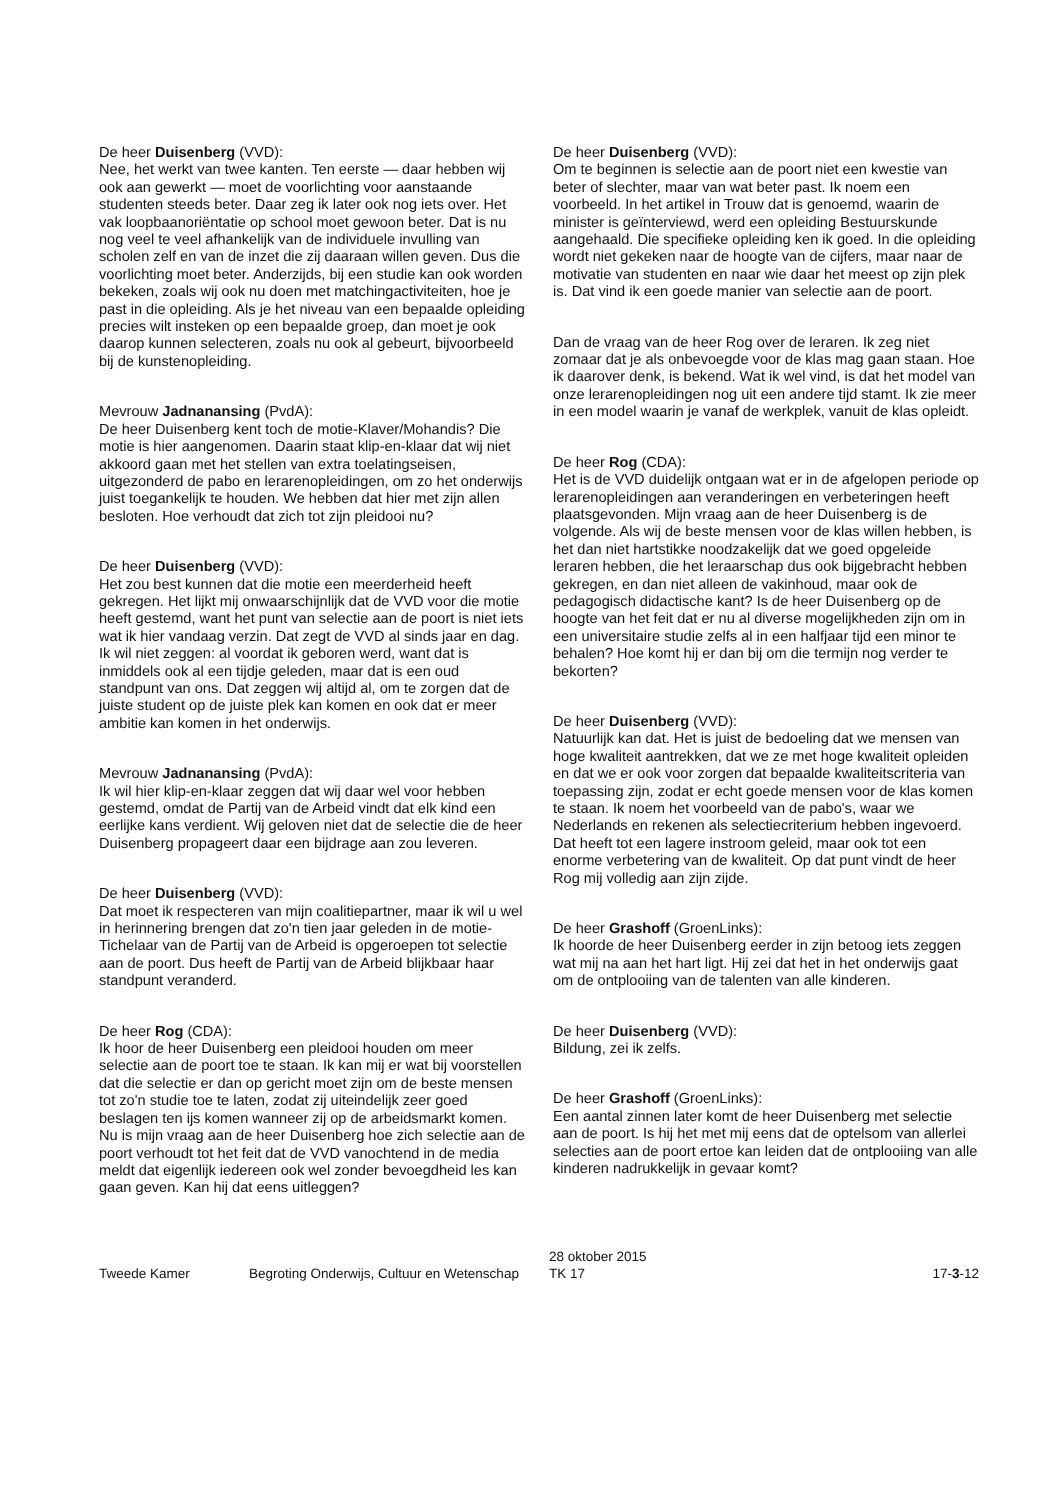De heer Duisenberg (VVD):
Nee, het werkt van twee kanten. Ten eerste — daar hebben wij ook aan gewerkt — moet de voorlichting voor aanstaande studenten steeds beter. Daar zeg ik later ook nog iets over. Het vak loopbaanoriëntatie op school moet gewoon beter. Dat is nu nog veel te veel afhankelijk van de individuele invulling van scholen zelf en van de inzet die zij daaraan willen geven. Dus die voorlichting moet beter. Anderzijds, bij een studie kan ook worden bekeken, zoals wij ook nu doen met matchingactiviteiten, hoe je past in die opleiding. Als je het niveau van een bepaalde opleiding precies wilt insteken op een bepaalde groep, dan moet je ook daarop kunnen selecteren, zoals nu ook al gebeurt, bijvoorbeeld bij de kunstenopleiding.
Mevrouw Jadnanansing (PvdA):
De heer Duisenberg kent toch de motie-Klaver/Mohandis? Die motie is hier aangenomen. Daarin staat klip-en-klaar dat wij niet akkoord gaan met het stellen van extra toelatingseisen, uitgezonderd de pabo en lerarenopleidingen, om zo het onderwijs juist toegankelijk te houden. We hebben dat hier met zijn allen besloten. Hoe verhoudt dat zich tot zijn pleidooi nu?
De heer Duisenberg (VVD):
Het zou best kunnen dat die motie een meerderheid heeft gekregen. Het lijkt mij onwaarschijnlijk dat de VVD voor die motie heeft gestemd, want het punt van selectie aan de poort is niet iets wat ik hier vandaag verzin. Dat zegt de VVD al sinds jaar en dag. Ik wil niet zeggen: al voordat ik geboren werd, want dat is inmiddels ook al een tijdje geleden, maar dat is een oud standpunt van ons. Dat zeggen wij altijd al, om te zorgen dat de juiste student op de juiste plek kan komen en ook dat er meer ambitie kan komen in het onderwijs.
Mevrouw Jadnanansing (PvdA):
Ik wil hier klip-en-klaar zeggen dat wij daar wel voor hebben gestemd, omdat de Partij van de Arbeid vindt dat elk kind een eerlijke kans verdient. Wij geloven niet dat de selectie die de heer Duisenberg propageert daar een bijdrage aan zou leveren.
De heer Duisenberg (VVD):
Dat moet ik respecteren van mijn coalitiepartner, maar ik wil u wel in herinnering brengen dat zo'n tien jaar geleden in de motie-Tichelaar van de Partij van de Arbeid is opgeroepen tot selectie aan de poort. Dus heeft de Partij van de Arbeid blijkbaar haar standpunt veranderd.
De heer Rog (CDA):
Ik hoor de heer Duisenberg een pleidooi houden om meer selectie aan de poort toe te staan. Ik kan mij er wat bij voorstellen dat die selectie er dan op gericht moet zijn om de beste mensen tot zo'n studie toe te laten, zodat zij uiteindelijk zeer goed beslagen ten ijs komen wanneer zij op de arbeidsmarkt komen. Nu is mijn vraag aan de heer Duisenberg hoe zich selectie aan de poort verhoudt tot het feit dat de VVD vanochtend in de media meldt dat eigenlijk iedereen ook wel zonder bevoegdheid les kan gaan geven. Kan hij dat eens uitleggen?
De heer Duisenberg (VVD):
Om te beginnen is selectie aan de poort niet een kwestie van beter of slechter, maar van wat beter past. Ik noem een voorbeeld. In het artikel in Trouw dat is genoemd, waarin de minister is geïnterviewd, werd een opleiding Bestuurskunde aangehaald. Die specifieke opleiding ken ik goed. In die opleiding wordt niet gekeken naar de hoogte van de cijfers, maar naar de motivatie van studenten en naar wie daar het meest op zijn plek is. Dat vind ik een goede manier van selectie aan de poort.
Dan de vraag van de heer Rog over de leraren. Ik zeg niet zomaar dat je als onbevoegde voor de klas mag gaan staan. Hoe ik daarover denk, is bekend. Wat ik wel vind, is dat het model van onze lerarenopleidingen nog uit een andere tijd stamt. Ik zie meer in een model waarin je vanaf de werkplek, vanuit de klas opleidt.
De heer Rog (CDA):
Het is de VVD duidelijk ontgaan wat er in de afgelopen periode op lerarenopleidingen aan veranderingen en verbeteringen heeft plaatsgevonden. Mijn vraag aan de heer Duisenberg is de volgende. Als wij de beste mensen voor de klas willen hebben, is het dan niet hartstikke noodzakelijk dat we goed opgeleide leraren hebben, die het leraarschap dus ook bijgebracht hebben gekregen, en dan niet alleen de vakinhoud, maar ook de pedagogisch didactische kant? Is de heer Duisenberg op de hoogte van het feit dat er nu al diverse mogelijkheden zijn om in een universitaire studie zelfs al in een halfjaar tijd een minor te behalen? Hoe komt hij er dan bij om die termijn nog verder te bekorten?
De heer Duisenberg (VVD):
Natuurlijk kan dat. Het is juist de bedoeling dat we mensen van hoge kwaliteit aantrekken, dat we ze met hoge kwaliteit opleiden en dat we er ook voor zorgen dat bepaalde kwaliteitscriteria van toepassing zijn, zodat er echt goede mensen voor de klas komen te staan. Ik noem het voorbeeld van de pabo's, waar we Nederlands en rekenen als selectiecriterium hebben ingevoerd. Dat heeft tot een lagere instroom geleid, maar ook tot een enorme verbetering van de kwaliteit. Op dat punt vindt de heer Rog mij volledig aan zijn zijde.
De heer Grashoff (GroenLinks):
Ik hoorde de heer Duisenberg eerder in zijn betoog iets zeggen wat mij na aan het hart ligt. Hij zei dat het in het onderwijs gaat om de ontplooiing van de talenten van alle kinderen.
De heer Duisenberg (VVD):
Bildung, zei ik zelfs.
De heer Grashoff (GroenLinks):
Een aantal zinnen later komt de heer Duisenberg met selectie aan de poort. Is hij het met mij eens dat de optelsom van allerlei selecties aan de poort ertoe kan leiden dat de ontplooiing van alle kinderen nadrukkelijk in gevaar komt?
Tweede Kamer
Begroting Onderwijs, Cultuur en Wetenschap
28 oktober 2015
TK 17
17-3-12